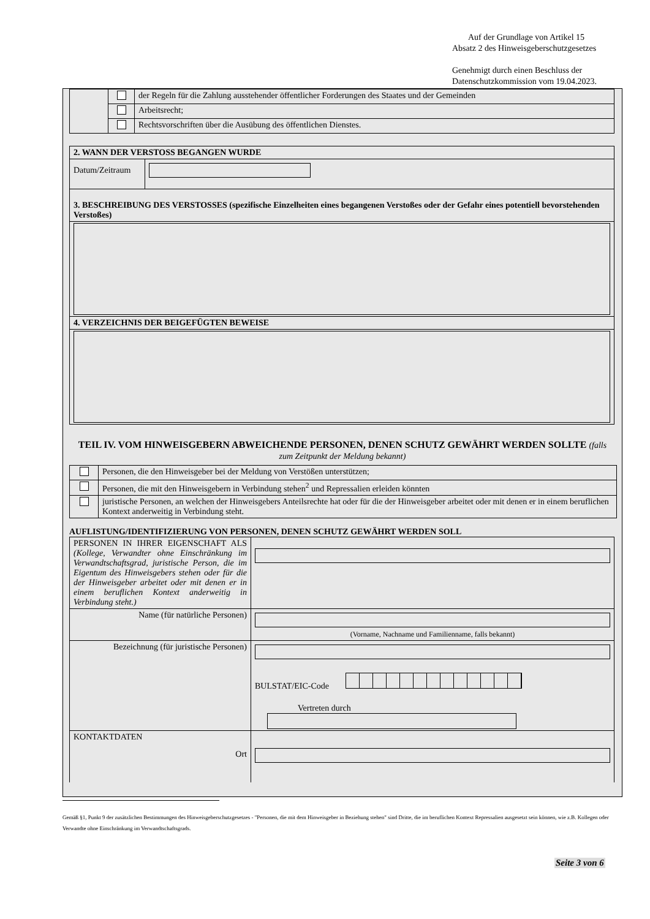Auf der Grundlage von Artikel 15
Absatz 2 des Hinweisgeberschutzgesetzes
Genehmigt durch einen Beschluss der
Datenschutzkommission vom 19.04.2023.
| | | der Regeln für die Zahlung ausstehender öffentlicher Forderungen des Staates und der Gemeinden |
| | | Arbeitsrecht; |
| | | Rechtsvorschriften über die Ausübung des öffentlichen Dienstes. |
| 2. WANN DER VERSTOSS BEGANGEN WURDE | |
| Datum/Zeitraum | |
| 3. BESCHREIBUNG DES VERSTOSSES (spezifische Einzelheiten eines begangenen Verstoßes oder der Gefahr eines potentiell bevorstehenden Verstoßes) | |
| 4. VERZEICHNIS DER BEIGEFÜGTEN BEWEISE | |
TEIL IV. VOM HINWEISGEBERN ABWEICHENDE PERSONEN, DENEN SCHUTZ GEWÄHRT WERDEN SOLLTE (falls zum Zeitpunkt der Meldung bekannt)
| | Personen, die den Hinweisgeber bei der Meldung von Verstößen unterstützen; |
| | Personen, die mit den Hinweisgebern in Verbindung stehen<sup>2</sup> und Repressalien erleiden könnten |
| | juristische Personen, an welchen der Hinweisgebers Anteilsrechte hat oder für die der Hinweisgeber arbeitet oder mit denen er in einem beruflichen Kontext anderweitig in Verbindung steht. |
AUFLISTUNG/IDENTIFIZIERUNG VON PERSONEN, DENEN SCHUTZ GEWÄHRT WERDEN SOLL
| PERSONEN IN IHRER EIGENSCHAFT ALS (Kollege, Verwandter ohne Einschränkung im Verwandtschaftsgrad, juristische Person, die im Eigentum des Hinweisgebers stehen oder für die der Hinweisgeber arbeitet oder mit denen er in einem beruflichen Kontext anderweitig in Verbindung steht.) | |
| Name (für natürliche Personen) | (Vorname, Nachname und Familienname, falls bekannt) |
| Bezeichnung (für juristische Personen) | BULSTAT/EIC-Code Vertreten durch |
| KONTAKTDATEN Ort | |
Gemäß §1, Punkt 9 der zusätzlichen Bestimmungen des Hinweisgeberschutzgesetzes - "Personen, die mit dem Hinweisgeber in Beziehung stehen" sind Dritte, die im beruflichen Kontext Repressalien ausgesetzt sein können, wie z.B. Kollegen oder Verwandte ohne Einschränkung im Verwandtschaftsgrads.
Seite 3 von 6